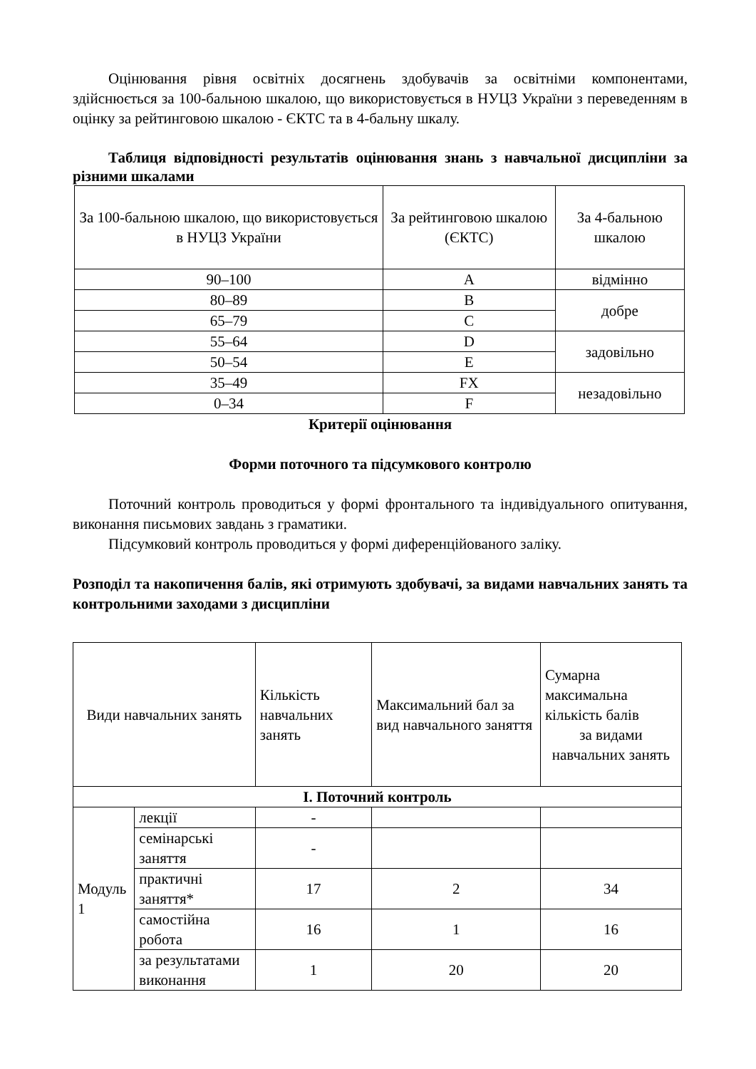Оцінювання рівня освітніх досягнень здобувачів за освітніми компонентами, здійснюється за 100-бальною шкалою, що використовується в НУЦЗ України з переведенням в оцінку за рейтинговою шкалою - ЄКТС та в 4-бальну шкалу.
Таблиця відповідності результатів оцінювання знань з навчальної дисципліни за різними шкалами
| За 100-бальною шкалою, що використовується в НУЦЗ України | За рейтинговою шкалою (ЄКТС) | За 4-бальною шкалою |
| --- | --- | --- |
| 90–100 | A | відмінно |
| 80–89 | B | добре |
| 65–79 | C | |
| 55–64 | D | задовільно |
| 50–54 | E | |
| 35–49 | FX | незадовільно |
| 0–34 | F | |
Критерії оцінювання
Форми поточного та підсумкового контролю
Поточний контроль проводиться у формі фронтального та індивідуального опитування, виконання письмових завдань з граматики.
Підсумковий контроль проводиться у формі диференційованого заліку.
Розподіл та накопичення балів, які отримують здобувачі, за видами навчальних занять та контрольними заходами з дисципліни
| Види навчальних занять | | Кількість навчальних занять | Максимальний бал за вид навчального заняття | Сумарна максимальна кількість балів за видами навчальних занять |
| --- | --- | --- | --- | --- |
| І. Поточний контроль | | | | |
| Модуль 1 | лекції | - | | |
| | семінарські заняття | - | | |
| | практичні заняття* | 17 | 2 | 34 |
| | самостійна робота | 16 | 1 | 16 |
| | за результатами виконання | 1 | 20 | 20 |